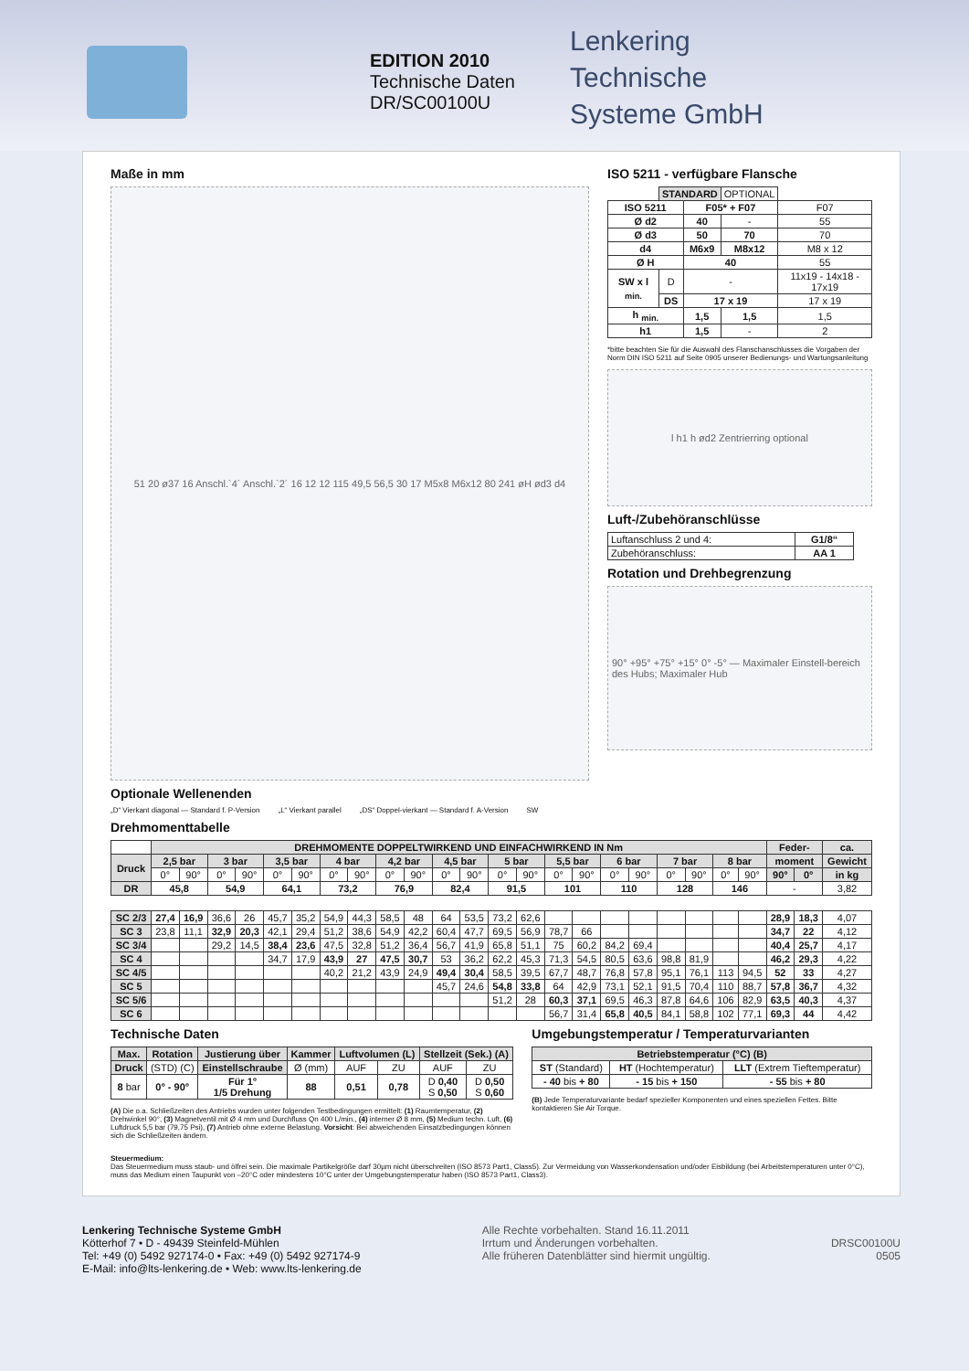EDITION 2010
Technische Daten
DR/SC00100U
Lenkering
Technische
Systeme GmbH
Maße in mm
51 20 ø37 16 Anschl.`4´ Anschl.`2´ 16 12 12 115 49,5 56,5 30 17 M5x8 M6x12 80 241 øH ød3 d4
Optionale Wellenenden
„D“ Vierkant diagonal — Standard f. P-Version „L“ Vierkant parallel „DS“ Doppel-vierkant — Standard f. A-Version SW
ISO 5211 - verfügbare Flansche
| | STANDARD | | OPTIONAL | |
| ISO 5211 | | F05* + F07 | | F07 |
| Ø d2 | | 40 | - | 55 |
| Ø d3 | | 50 | 70 | 70 |
| d4 | | M6x9 | M8x12 | M8 x 12 |
| Ø H | | 40 | | 55 |
| SW x l <sub>min.</sub> | D | - | | 11x19 - 14x18 - 17x19 |
| | DS | 17 x 19 | | 17 x 19 |
| h <sub>min.</sub> | | 1,5 | 1,5 | 1,5 |
| h1 | | 1,5 | - | 2 |
*bitte beachten Sie für die Auswahl des Flanschanschlusses die Vorgaben der Norm DIN ISO 5211 auf Seite 0905 unserer Bedienungs- und Wartungsanleitung
l h1 h ød2 Zentrierring optional
Luft-/Zubehöranschlüsse
| Luftanschluss 2 und 4: | G1/8“ |
| Zubehöranschluss: | AA 1 |
Rotation und Drehbegrenzung
90° +95° +75° +15° 0° -5° — Maximaler Einstell-bereich des Hubs; Maximaler Hub
Drehmomenttabelle
| | DREHMOMENTE DOPPELTWIRKEND UND EINFACHWIRKEND IN Nm | | | | | | | | | | | | | | | | | | | | | | Feder- | | ca. |
| Druck | 2,5 bar | | 3 bar | | 3,5 bar | | 4 bar | | 4,2 bar | | 4,5 bar | | 5 bar | | 5,5 bar | | 6 bar | | 7 bar | | 8 bar | | moment | | Gewicht |
| | 0° | 90° | 0° | 90° | 0° | 90° | 0° | 90° | 0° | 90° | 0° | 90° | 0° | 90° | 0° | 90° | 0° | 90° | 0° | 90° | 0° | 90° | 90° | 0° | in kg |
| DR | 45,8 | | 54,9 | | 64,1 | | 73,2 | | 76,9 | | 82,4 | | 91,5 | | 101 | | 110 | | 128 | | 146 | | - | | 3,82 |
| SC 2/3 | 27,4 | 16,9 | 36,6 | 26 | 45,7 | 35,2 | 54,9 | 44,3 | 58,5 | 48 | 64 | 53,5 | 73,2 | 62,6 | | | | | | | | | 28,9 | 18,3 | 4,07 |
| SC 3 | 23,8 | 11,1 | 32,9 | 20,3 | 42,1 | 29,4 | 51,2 | 38,6 | 54,9 | 42,2 | 60,4 | 47,7 | 69,5 | 56,9 | 78,7 | 66 | | | | | | | 34,7 | 22 | 4,12 |
| SC 3/4 | | | 29,2 | 14,5 | 38,4 | 23,6 | 47,5 | 32,8 | 51,2 | 36,4 | 56,7 | 41,9 | 65,8 | 51,1 | 75 | 60,2 | 84,2 | 69,4 | | | | | 40,4 | 25,7 | 4,17 |
| SC 4 | | | | | 34,7 | 17,9 | 43,9 | 27 | 47,5 | 30,7 | 53 | 36,2 | 62,2 | 45,3 | 71,3 | 54,5 | 80,5 | 63,6 | 98,8 | 81,9 | | | 46,2 | 29,3 | 4,22 |
| SC 4/5 | | | | | | | 40,2 | 21,2 | 43,9 | 24,9 | 49,4 | 30,4 | 58,5 | 39,5 | 67,7 | 48,7 | 76,8 | 57,8 | 95,1 | 76,1 | 113 | 94,5 | 52 | 33 | 4,27 |
| SC 5 | | | | | | | | | | | 45,7 | 24,6 | 54,8 | 33,8 | 64 | 42,9 | 73,1 | 52,1 | 91,5 | 70,4 | 110 | 88,7 | 57,8 | 36,7 | 4,32 |
| SC 5/6 | | | | | | | | | | | | | 51,2 | 28 | 60,3 | 37,1 | 69,5 | 46,3 | 87,8 | 64,6 | 106 | 82,9 | 63,5 | 40,3 | 4,37 |
| SC 6 | | | | | | | | | | | | | | | 56,7 | 31,4 | 65,8 | 40,5 | 84,1 | 58,8 | 102 | 77,1 | 69,3 | 44 | 4,42 |
Technische Daten
| Max. | Rotation | Justierung über | Kammer | Luftvolumen (L) | | Stellzeit (Sek.) (A) | |
| --- | --- | --- | --- | --- | --- | --- | --- |
| Druck | (STD) (C) | Einstellschraube | Ø (mm) | AUF | ZU | AUF | ZU |
| 8 bar | 0° - 90° | Für 1° 1/5 Drehung | 88 | 0,51 | 0,78 | D 0,40 S 0,50 | D 0,50 S 0,60 |
(A) Die o.a. Schließzeiten des Antriebs wurden unter folgenden Testbedingungen ermittelt: (1) Raumtemperatur, (2) Drehwinkel 90°, (3) Magnetventil mit Ø 4 mm und Durchfluss Qn 400 L/min., (4) interner Ø 8 mm, (5) Medium techn. Luft, (6) Luftdruck 5,5 bar (79,75 Psi), (7) Antrieb ohne externe Belastung. Vorsicht: Bei abweichenden Einsatzbedingungen können sich die Schließzeiten ändern.
Umgebungstemperatur / Temperaturvarianten
| Betriebstemperatur (°C) (B) | | |
| --- | --- | --- |
| ST (Standard) | HT (Hochtemperatur) | LLT (Extrem Tieftemperatur) |
| - 40 bis + 80 | - 15 bis + 150 | - 55 bis + 80 |
(B) Jede Temperaturvariante bedarf spezieller Komponenten und eines speziellen Fettes. Bitte kontaktieren Sie Air Torque.
Steuermedium:
Das Steuermedium muss staub- und ölfrei sein. Die maximale Partikelgröße darf 30µm nicht überschreiten (ISO 8573 Part1, Class5). Zur Vermeidung von Wasserkondensation und/oder Eisbildung (bei Arbeitstemperaturen unter 0°C), muss das Medium einen Taupunkt von –20°C oder mindestens 10°C unter der Umgebungstemperatur haben (ISO 8573 Part1, Class3).
Lenkering Technische Systeme GmbH
Kötterhof 7 • D - 49439 Steinfeld-Mühlen
Tel: +49 (0) 5492 927174-0 • Fax: +49 (0) 5492 927174-9
E-Mail: info@lts-lenkering.de • Web: www.lts-lenkering.de
Alle Rechte vorbehalten. Stand 16.11.2011
Irrtum und Änderungen vorbehalten.
Alle früheren Datenblätter sind hiermit ungültig.
DRSC00100U
0505